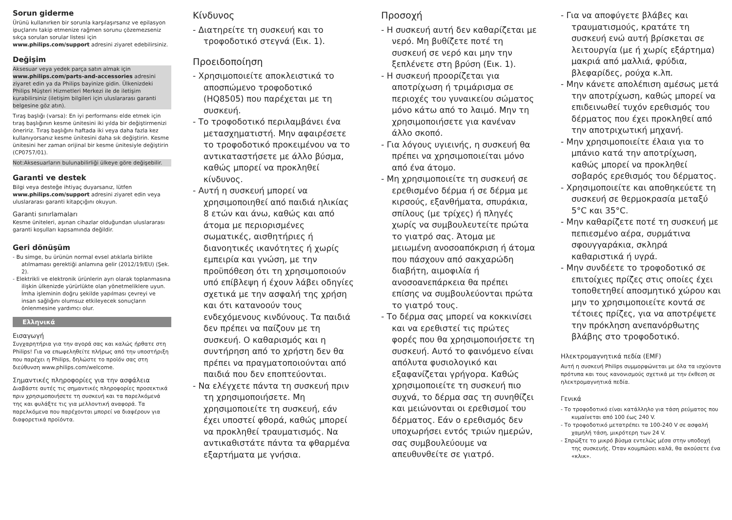Sorun giderme
Ürünü kullanırken bir sorunla karşılaşırsanız ve epilasyon ipuçlarını takip etmenize rağmen sorunu çözemezseniz sıkça sorulan sorular listesi için www.philips.com/support adresini ziyaret edebilirsiniz.
Değişim
Aksesuar veya yedek parça satın almak için www.philips.com/parts-and-accessories adresini ziyaret edin ya da Philips bayinize gidin. Ülkenizdeki Philips Müşteri Hizmetleri Merkezi ile de iletişim kurabilirsiniz (iletişim bilgileri için uluslararası garanti belgesine göz atın).
Tıraş başlığı (varsa): En iyi performansı elde etmek için tıraş başlığının kesme ünitesini iki yılda bir değiştirmenizi öneririz. Tıraş başlığını haftada iki veya daha fazla kez kullanıyorsanız kesme ünitesini daha sık değiştirin. Kesme ünitesini her zaman orijinal bir kesme ünitesiyle değiştirin (CP0757/01).
Not:Aksesuarların bulunabilirliği ülkeye göre değişebilir.
Garanti ve destek
Bilgi veya desteğe ihtiyaç duyarsanız, lütfen www.philips.com/support adresini ziyaret edin veya uluslararası garanti kitapçığını okuyun.
Garanti sınırlamaları
Kesme üniteleri, aşınan cihazlar olduğundan uluslararası garanti koşulları kapsamında değildir.
Geri dönüşüm
- Bu simge, bu ürünün normal evsel atıklarla birlikte atılmaması gerektiği anlamına gelir (2012/19/EU) (Şek. 2).
- Elektrikli ve elektronik ürünlerin ayrı olarak toplanmasına ilişkin ülkenizde yürürlükte olan yönetmeliklere uyun. İmha işleminin doğru şekilde yapılması çevreyi ve insan sağlığını olumsuz etkileyecek sonuçların önlenmesine yardımcı olur.
Ελληνικά
Εισαγωγή
Συγχαρητήρια για την αγορά σας και καλώς ήρθατε στη Philips! Για να επωφεληθείτε πλήρως από την υποστήριξη που παρέχει η Philips, δηλώστε το προϊόν σας στη διεύθυνση www.philips.com/welcome.
Σημαντικές πληροφορίες για την ασφάλεια
Διαβάστε αυτές τις σημαντικές πληροφορίες προσεκτικά πριν χρησιμοποιήσετε τη συσκευή και τα παρελκόμενά της και φυλάξτε τις για μελλοντική αναφορά. Τα παρελκόμενα που παρέχονται μπορεί να διαφέρουν για διαφορετικά προϊόντα.
Κίνδυνος
- Διατηρείτε τη συσκευή και το τροφοδοτικό στεγνά (Εικ. 1).
Προειδοποίηση
- Χρησιμοποιείτε αποκλειστικά το αποσπώμενο τροφοδοτικό (HQ8505) που παρέχεται με τη συσκευή.
- Το τροφοδοτικό περιλαμβάνει ένα μετασχηματιστή. Μην αφαιρέσετε το τροφοδοτικό προκειμένου να το αντικαταστήσετε με άλλο βύσμα, καθώς μπορεί να προκληθεί κίνδυνος.
- Αυτή η συσκευή μπορεί να χρησιμοποιηθεί από παιδιά ηλικίας 8 ετών και άνω, καθώς και από άτομα με περιορισμένες σωματικές, αισθητήριες ή διανοητικές ικανότητες ή χωρίς εμπειρία και γνώση, με την προϋπόθεση ότι τη χρησιμοποιούν υπό επίβλεψη ή έχουν λάβει οδηγίες σχετικά με την ασφαλή της χρήση και ότι κατανοούν τους ενδεχόμενους κινδύνους. Τα παιδιά δεν πρέπει να παίζουν με τη συσκευή. Ο καθαρισμός και η συντήρηση από το χρήστη δεν θα πρέπει να πραγματοποιούνται από παιδιά που δεν εποπτεύονται.
- Να ελέγχετε πάντα τη συσκευή πριν τη χρησιμοποιήσετε. Μη χρησιμοποιείτε τη συσκευή, εάν έχει υποστεί φθορά, καθώς μπορεί να προκληθεί τραυματισμός. Να αντικαθιστάτε πάντα τα φθαρμένα εξαρτήματα με γνήσια.
Προσοχή
- Η συσκευή αυτή δεν καθαρίζεται με νερό. Μη βυθίζετε ποτέ τη συσκευή σε νερό και μην την ξεπλένετε στη βρύση (Εικ. 1).
- Η συσκευή προορίζεται για αποτρίχωση ή τριμάρισμα σε περιοχές του γυναικείου σώματος μόνο κάτω από το λαιμό. Μην τη χρησιμοποιήσετε για κανέναν άλλο σκοπό.
- Για λόγους υγιεινής, η συσκευή θα πρέπει να χρησιμοποιείται μόνο από ένα άτομο.
- Μη χρησιμοποιείτε τη συσκευή σε ερεθισμένο δέρμα ή σε δέρμα με κιρσούς, εξανθήματα, σπυράκια, σπίλους (με τρίχες) ή πληγές χωρίς να συμβουλευτείτε πρώτα το γιατρό σας. Άτομα με μειωμένη ανοσοαπόκριση ή άτομα που πάσχουν από σακχαρώδη διαβήτη, αιμοφιλία ή ανοσοανεπάρκεια θα πρέπει επίσης να συμβουλεύονται πρώτα το γιατρό τους.
- Το δέρμα σας μπορεί να κοκκινίσει και να ερεθιστεί τις πρώτες φορές που θα χρησιμοποιήσετε τη συσκευή. Αυτό το φαινόμενο είναι απόλυτα φυσιολογικό και εξαφανίζεται γρήγορα. Καθώς χρησιμοποιείτε τη συσκευή πιο συχνά, το δέρμα σας τη συνηθίζει και μειώνονται οι ερεθισμοί του δέρματος. Εάν ο ερεθισμός δεν υποχωρήσει εντός τριών ημερών, σας συμβουλεύουμε να απευθυνθείτε σε γιατρό.
- Για να αποφύγετε βλάβες και τραυματισμούς, κρατάτε τη συσκευή ενώ αυτή βρίσκεται σε λειτουργία (με ή χωρίς εξάρτημα) μακριά από μαλλιά, φρύδια, βλεφαρίδες, ρούχα κ.λπ.
- Μην κάνετε απολέπιση αμέσως μετά την αποτρίχωση, καθώς μπορεί να επιδεινωθεί τυχόν ερεθισμός του δέρματος που έχει προκληθεί από την αποτριχωτική μηχανή.
- Μην χρησιμοποιείτε έλαια για το μπάνιο κατά την αποτρίχωση, καθώς μπορεί να προκληθεί σοβαρός ερεθισμός του δέρματος.
- Χρησιμοποιείτε και αποθηκεύετε τη συσκευή σε θερμοκρασία μεταξύ 5°C και 35°C.
- Μην καθαρίζετε ποτέ τη συσκευή με πεπιεσμένο αέρα, συρμάτινα σφουγγαράκια, σκληρά καθαριστικά ή υγρά.
- Μην συνδέετε το τροφοδοτικό σε επιτοίχιες πρίζες στις οποίες έχει τοποθετηθεί αποσμητικό χώρου και μην το χρησιμοποιείτε κοντά σε τέτοιες πρίζες, για να αποτρέψετε την πρόκληση ανεπανόρθωτης βλάβης στο τροφοδοτικό.
Ηλεκτρομαγνητικά πεδία (EMF)
Αυτή η συσκευή Philips συμμορφώνεται με όλα τα ισχύοντα πρότυπα και τους κανονισμούς σχετικά με την έκθεση σε ηλεκτρομαγνητικά πεδία.
Γενικά
- Το τροφοδοτικό είναι κατάλληλο για τάση ρεύματος που κυμαίνεται από 100 έως 240 V.
- Το τροφοδοτικό μετατρέπει τα 100-240 V σε ασφαλή χαμηλή τάση, μικρότερη των 24 V.
- Σπρώξτε το μικρό βύσμα εντελώς μέσα στην υποδοχή της συσκευής. Όταν κουμπώσει καλά, θα ακούσετε ένα «κλικ».